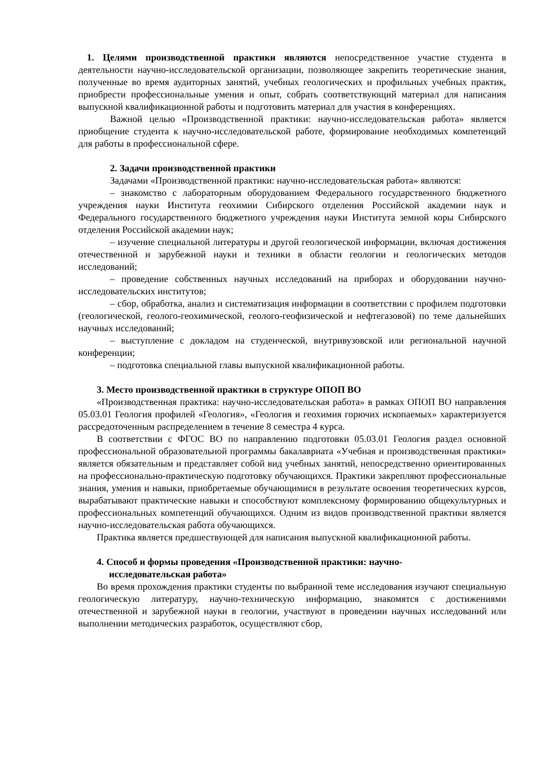1. Целями производственной практики являются непосредственное участие студента в деятельности научно-исследовательской организации, позволяющее закрепить теоретические знания, полученные во время аудиторных занятий, учебных геологических и профильных учебных практик, приобрести профессиональные умения и опыт, собрать соответствующий материал для написания выпускной квалификационной работы и подготовить материал для участия в конференциях.
Важной целью «Производственной практики: научно-исследовательская работа» является приобщение студента к научно-исследовательской работе, формирование необходимых компетенций для работы в профессиональной сфере.
2. Задачи производственной практики
Задачами «Производственной практики: научно-исследовательская работа» являются:
– знакомство с лабораторным оборудованием Федерального государственного бюджетного учреждения науки Института геохимии Сибирского отделения Российской академии наук и Федерального государственного бюджетного учреждения науки Института земной коры Сибирского отделения Российской академии наук;
– изучение специальной литературы и другой геологической информации, включая достижения отечественной и зарубежной науки и техники в области геологии и геологических методов исследований;
– проведение собственных научных исследований на приборах и оборудовании научно-исследовательских институтов;
– сбор, обработка, анализ и систематизация информации в соответствии с профилем подготовки (геологической, геолого-геохимической, геолого-геофизической и нефтегазовой) по теме дальнейших научных исследований;
– выступление с докладом на студенческой, внутривузовской или региональной научной конференции;
– подготовка специальной главы выпускной квалификационной работы.
3. Место производственной практики в структуре ОПОП ВО
«Производственная практика: научно-исследовательская работа» в рамках ОПОП ВО направления 05.03.01 Геология профилей «Геология», «Геология и геохимия горючих ископаемых» характеризуется рассредоточенным распределением в течение 8 семестра 4 курса.
В соответствии с ФГОС ВО по направлению подготовки 05.03.01 Геология раздел основной профессиональной образовательной программы бакалавриата «Учебная и производственная практики» является обязательным и представляет собой вид учебных занятий, непосредственно ориентированных на профессионально-практическую подготовку обучающихся. Практики закрепляют профессиональные знания, умения и навыки, приобретаемые обучающимися в результате освоения теоретических курсов, вырабатывают практические навыки и способствуют комплексному формированию общекультурных и профессиональных компетенций обучающихся. Одним из видов производственной практики является научно-исследовательская работа обучающихся.
Практика является предшествующей для написания выпускной квалификационной работы.
4. Способ и формы проведения «Производственной практики: научно-
исследовательская работа»
Во время прохождения практики студенты по выбранной теме исследования изучают специальную геологическую литературу, научно-техническую информацию, знакомятся с достижениями отечественной и зарубежной науки в геологии, участвуют в проведении научных исследований или выполнении методических разработок, осуществляют сбор,